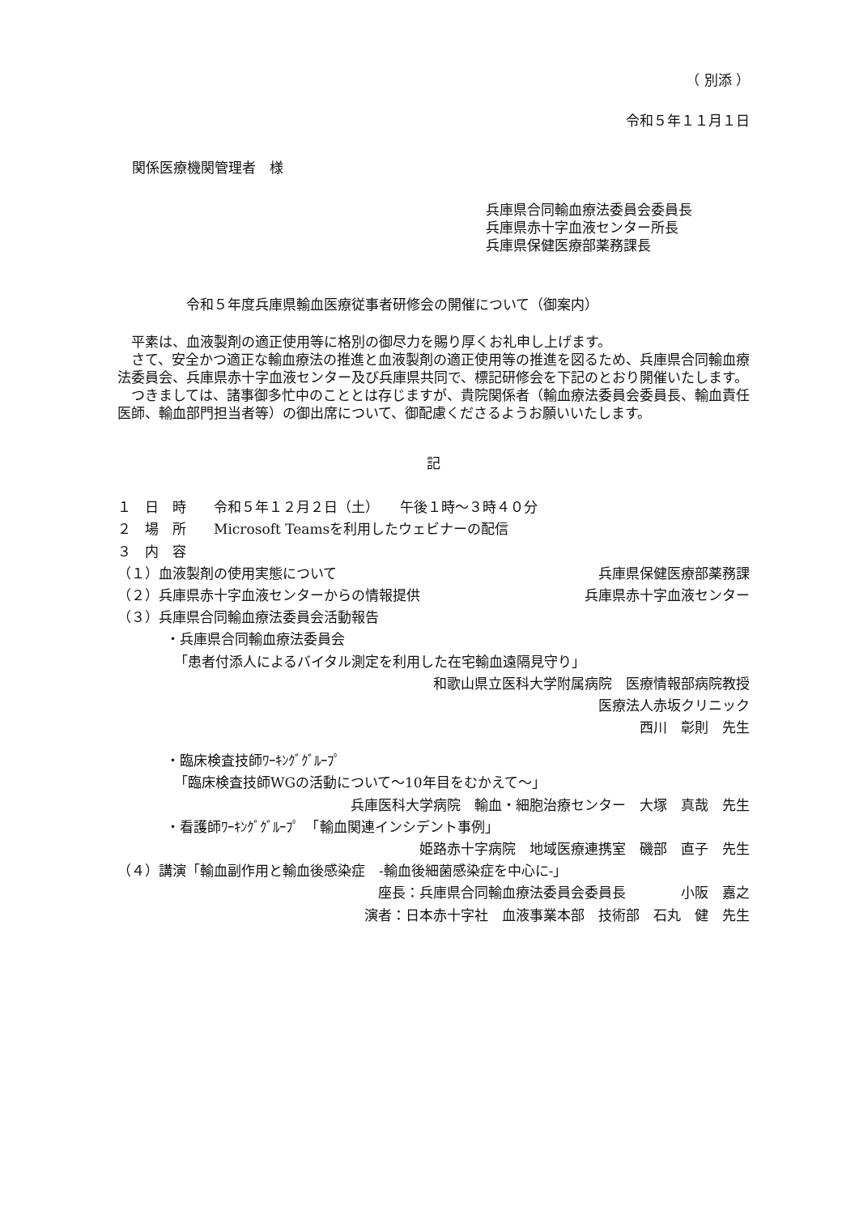（ 別添 ）
令和５年１１月１日
関係医療機関管理者　様
兵庫県合同輸血療法委員会委員長
兵庫県赤十字血液センター所長
兵庫県保健医療部薬務課長
令和５年度兵庫県輸血医療従事者研修会の開催について（御案内）
平素は、血液製剤の適正使用等に格別の御尽力を賜り厚くお礼申し上げます。
さて、安全かつ適正な輸血療法の推進と血液製剤の適正使用等の推進を図るため、兵庫県合同輸血療法委員会、兵庫県赤十字血液センター及び兵庫県共同で、標記研修会を下記のとおり開催いたします。
つきましては、諸事御多忙中のこととは存じますが、貴院関係者（輸血療法委員会委員長、輸血責任医師、輸血部門担当者等）の御出席について、御配慮くださるようお願いいたします。
記
１　日　時　　令和５年１２月２日（土）　　午後１時～３時４０分
２　場　所　　Microsoft Teamsを利用したウェビナーの配信
３　内　容
（１）血液製剤の使用実態について 兵庫県保健医療部薬務課
（２）兵庫県赤十字血液センターからの情報提供 兵庫県赤十字血液センター
（３）兵庫県合同輸血療法委員会活動報告
・兵庫県合同輸血療法委員会
「患者付添人によるバイタル測定を利用した在宅輸血遠隔見守り」
和歌山県立医科大学附属病院　医療情報部病院教授
医療法人赤坂クリニック
西川　彰則　先生
・臨床検査技師ﾜｰｷﾝｸﾞｸﾞﾙｰﾌﾟ
「臨床検査技師WGの活動について～10年目をむかえて～」
兵庫医科大学病院　輸血・細胞治療センター　大塚　真哉　先生
・看護師ﾜｰｷﾝｸﾞｸﾞﾙｰﾌﾟ　「輸血関連インシデント事例」
姫路赤十字病院　地域医療連携室　磯部　直子　先生
（４）講演「輸血副作用と輸血後感染症　-輸血後細菌感染症を中心に-」
座長：兵庫県合同輸血療法委員会委員長　　　　小阪　嘉之
演者：日本赤十字社　血液事業本部　技術部　石丸　健　先生